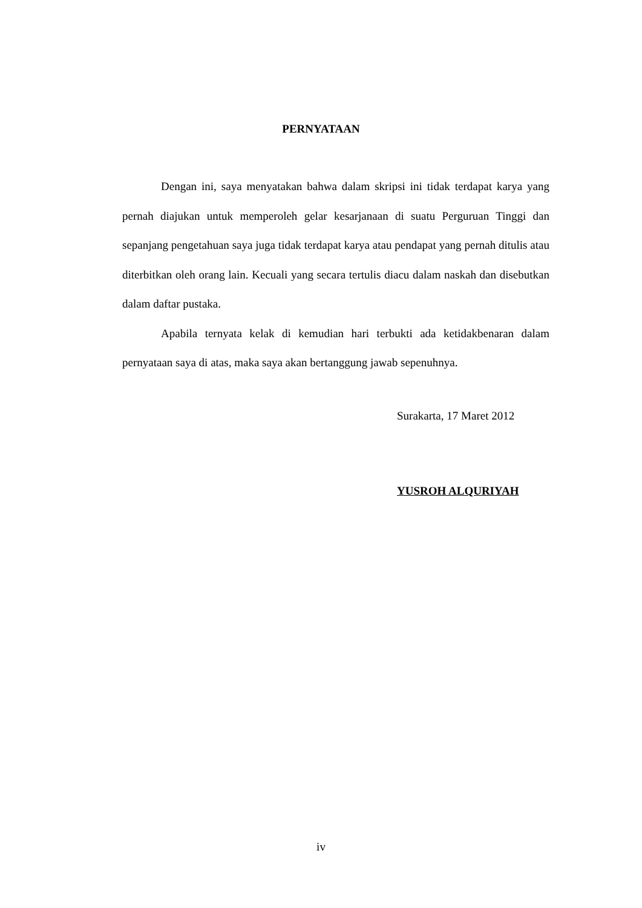PERNYATAAN
Dengan ini, saya menyatakan bahwa dalam skripsi ini tidak terdapat karya yang pernah diajukan untuk memperoleh gelar kesarjanaan di suatu Perguruan Tinggi dan sepanjang pengetahuan saya juga tidak terdapat karya atau pendapat yang pernah ditulis atau diterbitkan oleh orang lain. Kecuali yang secara tertulis diacu dalam naskah dan disebutkan dalam daftar pustaka.
Apabila ternyata kelak di kemudian hari terbukti ada ketidakbenaran dalam pernyataan saya di atas, maka saya akan bertanggung jawab sepenuhnya.
Surakarta, 17 Maret 2012
YUSROH ALQURIYAH
iv